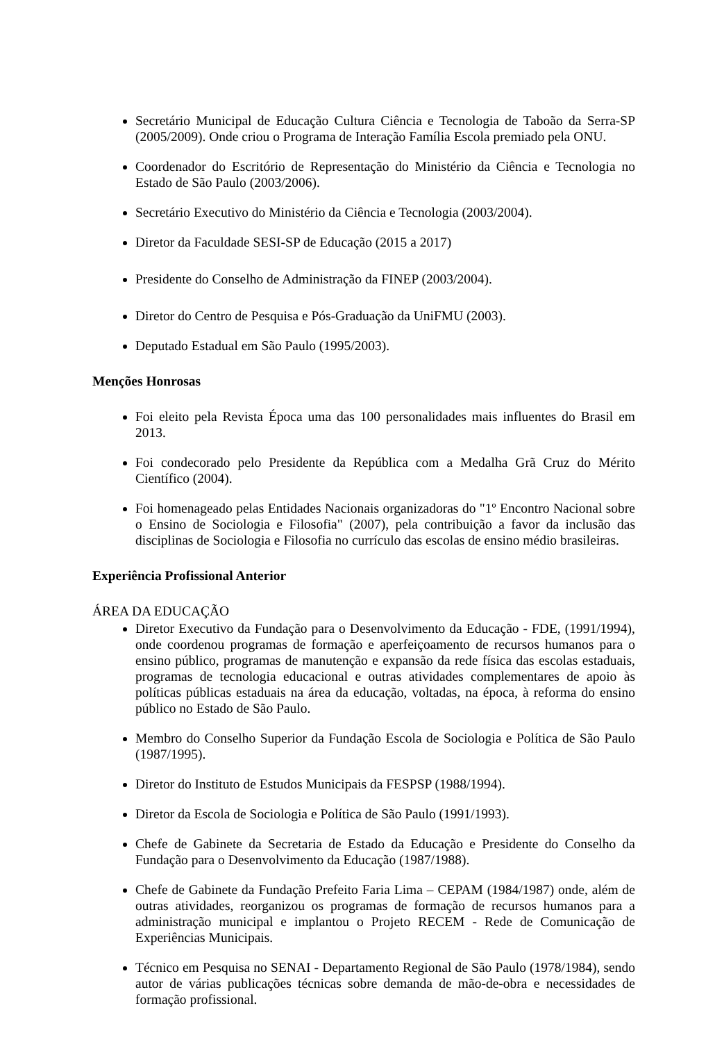Secretário Municipal de Educação Cultura Ciência e Tecnologia de Taboão da Serra-SP (2005/2009). Onde criou o Programa de Interação Família Escola premiado pela ONU.
Coordenador do Escritório de Representação do Ministério da Ciência e Tecnologia no Estado de São Paulo (2003/2006).
Secretário Executivo do Ministério da Ciência e Tecnologia (2003/2004).
Diretor da Faculdade SESI-SP de Educação (2015 a 2017)
Presidente do Conselho de Administração da FINEP (2003/2004).
Diretor do Centro de Pesquisa e Pós-Graduação da UniFMU (2003).
Deputado Estadual em São Paulo (1995/2003).
Menções Honrosas
Foi eleito pela Revista Época uma das 100 personalidades mais influentes do Brasil em 2013.
Foi condecorado pelo Presidente da República com a Medalha Grã Cruz do Mérito Científico (2004).
Foi homenageado pelas Entidades Nacionais organizadoras do "1º Encontro Nacional sobre o Ensino de Sociologia e Filosofia" (2007), pela contribuição a favor da inclusão das disciplinas de Sociologia e Filosofia no currículo das escolas de ensino médio brasileiras.
Experiência Profissional Anterior
ÁREA DA EDUCAÇÃO
Diretor Executivo da Fundação para o Desenvolvimento da Educação - FDE, (1991/1994), onde coordenou programas de formação e aperfeiçoamento de recursos humanos para o ensino público, programas de manutenção e expansão da rede física das escolas estaduais, programas de tecnologia educacional e outras atividades complementares de apoio às políticas públicas estaduais na área da educação, voltadas, na época, à reforma do ensino público no Estado de São Paulo.
Membro do Conselho Superior da Fundação Escola de Sociologia e Política de São Paulo (1987/1995).
Diretor do Instituto de Estudos Municipais da FESPSP (1988/1994).
Diretor da Escola de Sociologia e Política de São Paulo (1991/1993).
Chefe de Gabinete da Secretaria de Estado da Educação e Presidente do Conselho da Fundação para o Desenvolvimento da Educação (1987/1988).
Chefe de Gabinete da Fundação Prefeito Faria Lima – CEPAM (1984/1987) onde, além de outras atividades, reorganizou os programas de formação de recursos humanos para a administração municipal e implantou o Projeto RECEM - Rede de Comunicação de Experiências Municipais.
Técnico em Pesquisa no SENAI - Departamento Regional de São Paulo (1978/1984), sendo autor de várias publicações técnicas sobre demanda de mão-de-obra e necessidades de formação profissional.